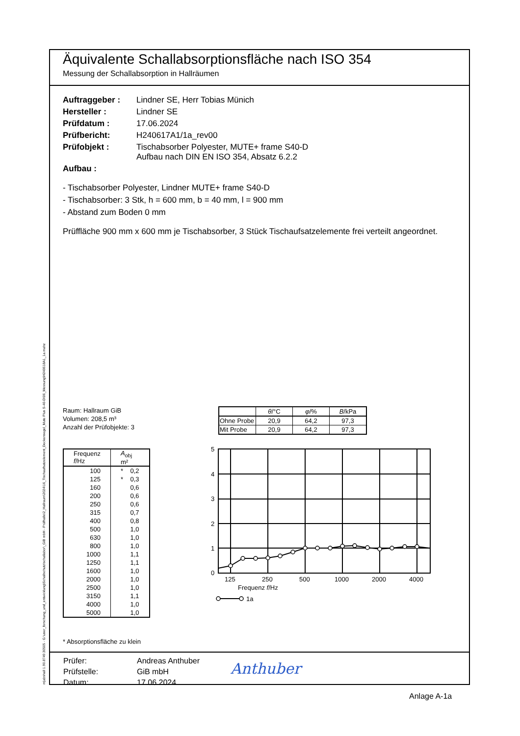Äquivalente Schallabsorptionsfläche nach ISO 354
Messung der Schallabsorption in Hallräumen
| Auftraggeber : | Lindner SE, Herr Tobias Münich |
| Hersteller : | Lindner SE |
| Prüfdatum : | 17.06.2024 |
| Prüfbericht: | H240617A1/1a_rev00 |
| Prüfobjekt : | Tischabsorber Polyester, MUTE+ frame S40-D Aufbau nach DIN EN ISO 354, Absatz 6.2.2 |
| Aufbau : | |
- Tischabsorber Polyester, Lindner MUTE+ frame S40-D
- Tischabsorber: 3 Stk, h = 600 mm, b = 40 mm, l = 900 mm
- Abstand zum Boden 0 mm
Prüffläche 900 mm x 600 mm je Tischabsorber, 3 Stück Tischaufsatzelemente frei verteilt angeordnet.
Raum: Hallraum GiB
Volumen: 208,5 m³
Anzahl der Prüfobjekte: 3
| | θ /°C | φ /% | B /kPa |
| --- | --- | --- | --- |
| Ohne Probe | 20,9 | 64,2 | 97,3 |
| Mit Probe | 20,9 | 64,2 | 97,3 |
| Frequenz f /Hz | A<sub>obj</sub> m² |
| --- | --- |
| 100 | * 0,2 |
| 125 | * 0,3 |
| 160 | 0,6 |
| 200 | 0,6 |
| 250 | 0,6 |
| 315 | 0,7 |
| 400 | 0,8 |
| 500 | 1,0 |
| 630 | 1,0 |
| 800 | 1,0 |
| 1000 | 1,1 |
| 1250 | 1,1 |
| 1600 | 1,0 |
| 2000 | 1,0 |
| 2500 | 1,0 |
| 3150 | 1,1 |
| 4000 | 1,0 |
| 5000 | 1,0 |
5
4
3
2
1
0
125
250
500
1000
2000
4000
Frequenz f/Hz
1a
* Absorptionsfläche zu klein
| Prüfer: | Andreas Anthuber |
| Prüfstelle: | GiB mbH |
| Datum: | 17.06.2024 |
Anthuber
m|abshall 1.90.8749.30505 - G:\user_forschung_und_entwicklung\Schallschutz\schallabor\_GiB mbH - Prüfhalle\2_Hallraum\2024\16_Tischaufsatzelement_Deckensegel_Mute Plus S-40-D\06_Messung\H240618A1_1a.mahz
Anlage A-1a